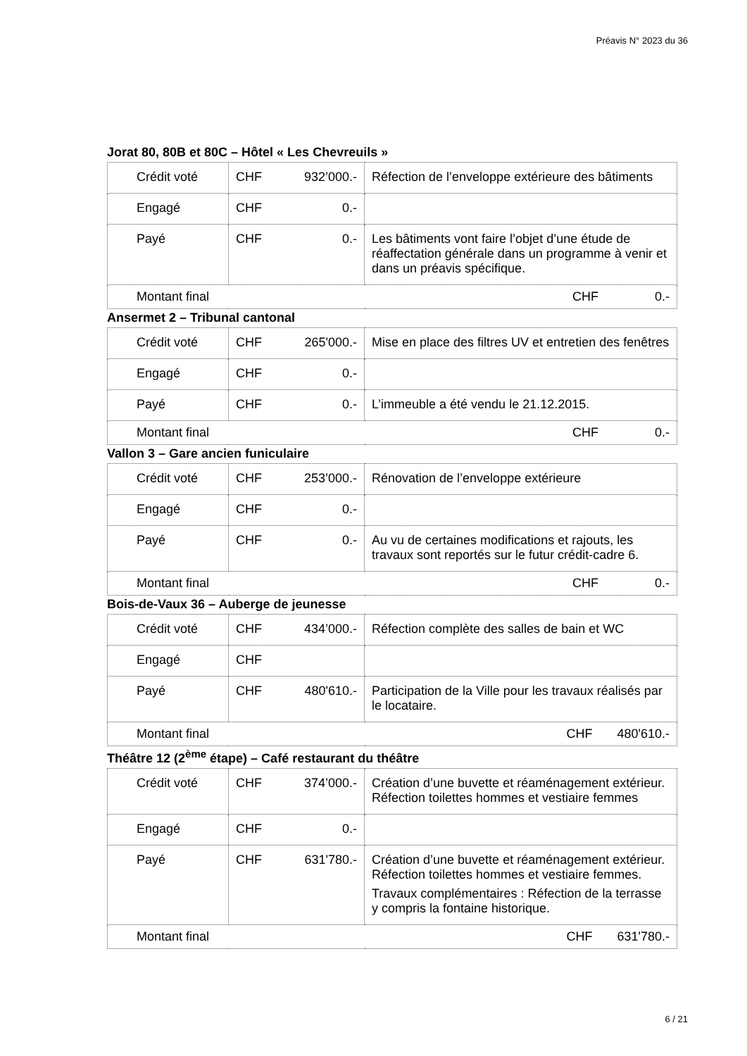Préavis N° 2023 du 36
Jorat 80, 80B et 80C – Hôtel « Les Chevreuils »
| Crédit voté | CHF 932’000.- | Réfection de l’enveloppe extérieure des bâtiments |
| Engagé | CHF 0.- | |
| Payé | CHF 0.- | Les bâtiments vont faire l’objet d’une étude de réaffectation générale dans un programme à venir et dans un préavis spécifique. |
| Montant final CHF 0.- | | |
Ansermet 2 – Tribunal cantonal
| Crédit voté | CHF 265'000.- | Mise en place des filtres UV et entretien des fenêtres |
| Engagé | CHF 0.- | |
| Payé | CHF 0.- | L’immeuble a été vendu le 21.12.2015. |
| Montant final CHF 0.- | | |
Vallon 3 – Gare ancien funiculaire
| Crédit voté | CHF 253’000.- | Rénovation de l’enveloppe extérieure |
| Engagé | CHF 0.- | |
| Payé | CHF 0.- | Au vu de certaines modifications et rajouts, les travaux sont reportés sur le futur crédit-cadre 6. |
| Montant final CHF 0.- | | |
Bois-de-Vaux 36 – Auberge de jeunesse
| Crédit voté | CHF 434’000.- | Réfection complète des salles de bain et WC |
| Engagé | CHF | |
| Payé | CHF 480'610.- | Participation de la Ville pour les travaux réalisés par le locataire. |
| Montant final CHF 480'610.- | | |
Théâtre 12 (2<sup>ème</sup> étape) – Café restaurant du théâtre
| Crédit voté | CHF 374’000.- | Création d’une buvette et réaménagement extérieur. Réfection toilettes hommes et vestiaire femmes |
| Engagé | CHF 0.- | |
| Payé | CHF 631'780.- | Création d’une buvette et réaménagement extérieur. Réfection toilettes hommes et vestiaire femmes. Travaux complémentaires : Réfection de la terrasse y compris la fontaine historique. |
| Montant final CHF 631'780.- | | |
6 / 21